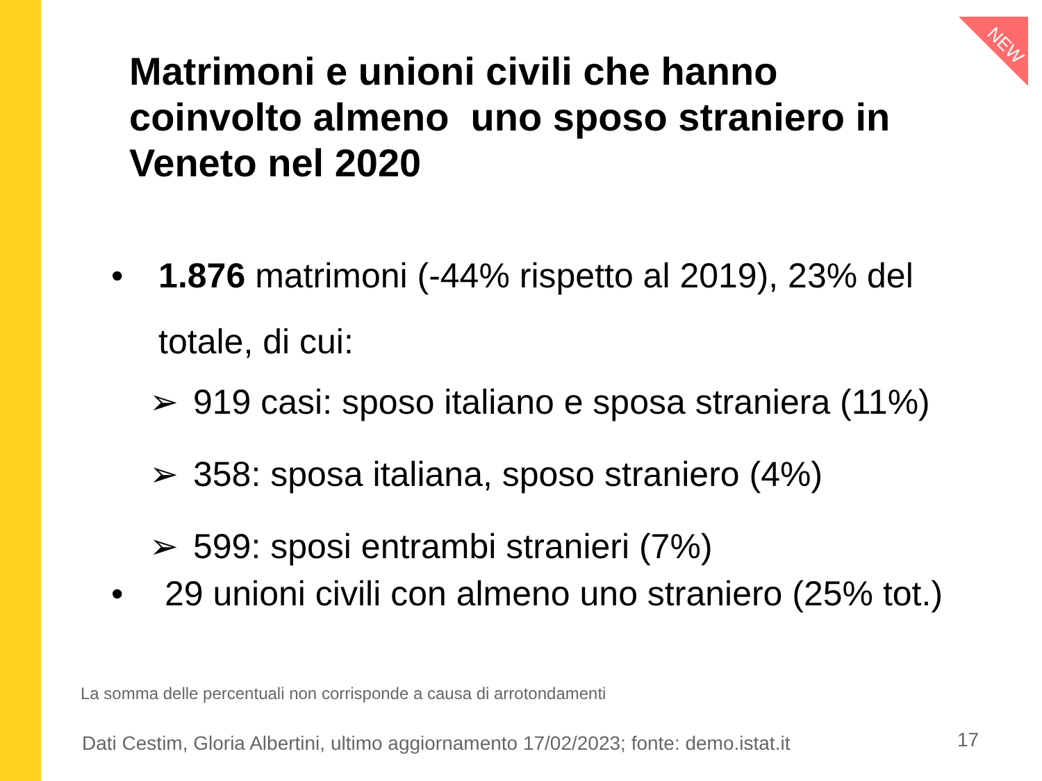NEW
Matrimoni e unioni civili che hanno coinvolto almeno uno sposo straniero in Veneto nel 2020
• 1.876 matrimoni (-44% rispetto al 2019), 23% del totale, di cui:
➢ 919 casi: sposo italiano e sposa straniera (11%)
➢ 358: sposa italiana, sposo straniero (4%)
➢ 599: sposi entrambi stranieri (7%)
• 29 unioni civili con almeno uno straniero (25% tot.)
La somma delle percentuali non corrisponde a causa di arrotondamenti
Dati Cestim, Gloria Albertini, ultimo aggiornamento 17/02/2023; fonte: demo.istat.it
17